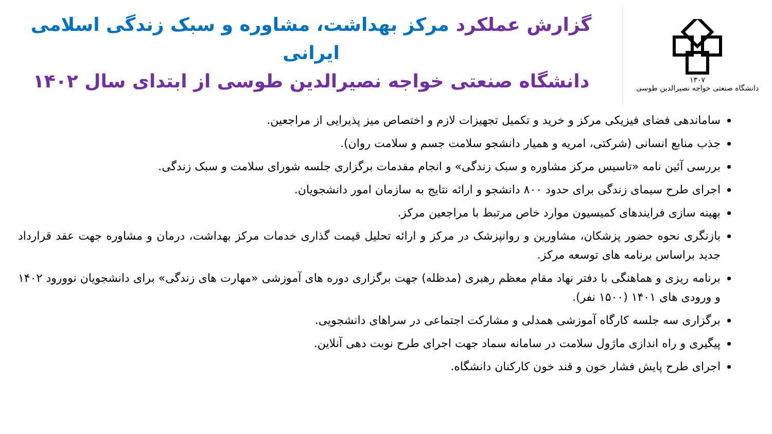۱۳۰۷
دانشگاه صنعتی خواجه نصیرالدین طوسی
گزارش عملکرد مرکز بهداشت، مشاوره و سبک زندگی اسلامی ایرانی
دانشگاه صنعتی خواجه نصیرالدین طوسی از ابتدای سال ۱۴۰۲
ساماندهی فضای فیزیکی مرکز و خرید و تکمیل تجهیزات لازم و اختصاص میز پذیرایی از مراجعین.
جذب منابع انسانی (شرکتی، امریه و همیار دانشجو سلامت جسم و سلامت روان).
بررسی آئین نامه «تاسیس مرکز مشاوره و سبک زندگی» و انجام مقدمات برگزاری جلسه شورای سلامت و سبک زندگی.
اجرای طرح سیمای زندگی برای حدود ۸۰۰ دانشجو و ارائه نتایج به سازمان امور دانشجویان.
بهینه سازی فرایندهای کمیسیون موارد خاص مرتبط با مراجعین مرکز.
بازنگری نحوه حضور پزشکان، مشاورین و روانپزشک در مرکز و ارائه تحلیل قیمت گذاری خدمات مرکز بهداشت، درمان و مشاوره جهت عقد قرارداد جدید براساس برنامه های توسعه مرکز.
برنامه ریزی و هماهنگی با دفتر نهاد مقام معظم رهبری (مدظله) جهت برگزاری دوره های آموزشی «مهارت های زندگی» برای دانشجویان نوورود ۱۴۰۲ و ورودی های ۱۴۰۱ (۱۵۰۰ نفر).
برگزاری سه جلسه کارگاه آموزشی همدلی و مشارکت اجتماعی در سراهای دانشجویی.
پیگیری و راه اندازی ماژول سلامت در سامانه سماد جهت اجرای طرح نوبت دهی آنلاین.
اجرای طرح پایش فشار خون و قند خون کارکنان دانشگاه.